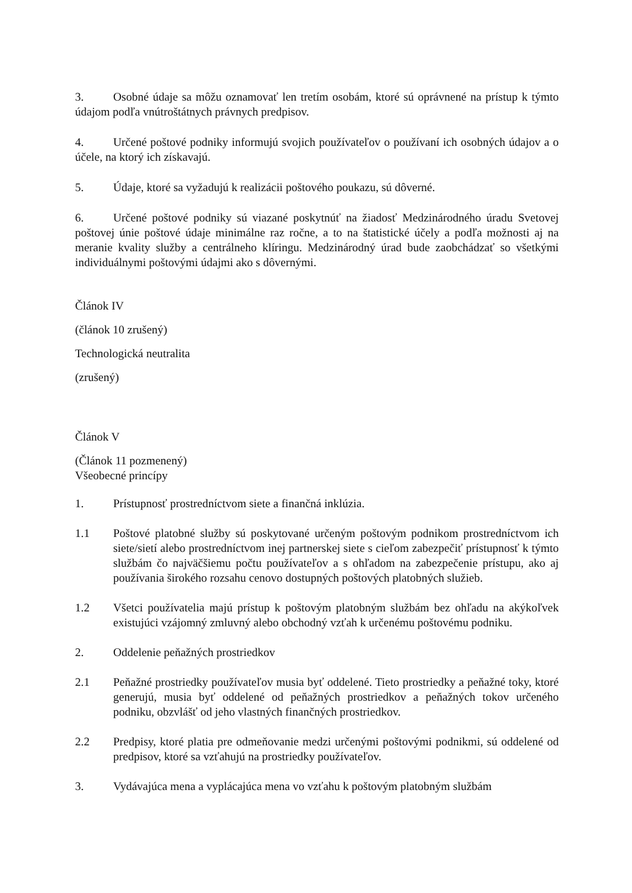3. Osobné údaje sa môžu oznamovať len tretím osobám, ktoré sú oprávnené na prístup k týmto údajom podľa vnútroštátnych právnych predpisov.
4. Určené poštové podniky informujú svojich používateľov o používaní ich osobných údajov a o účele, na ktorý ich získavajú.
5. Údaje, ktoré sa vyžadujú k realizácii poštového poukazu, sú dôverné.
6. Určené poštové podniky sú viazané poskytnúť na žiadosť Medzinárodného úradu Svetovej poštovej únie poštové údaje minimálne raz ročne, a to na štatistické účely a podľa možnosti aj na meranie kvality služby a centrálneho klíringu. Medzinárodný úrad bude zaobchádzať so všetkými individuálnymi poštovými údajmi ako s dôvernými.
Článok IV
(článok 10 zrušený)
Technologická neutralita
(zrušený)
Článok V
(Článok 11 pozmenený)
Všeobecné princípy
1. Prístupnosť prostredníctvom siete a finančná inklúzia.
1.1 Poštové platobné služby sú poskytované určeným poštovým podnikom prostredníctvom ich siete/sietí alebo prostredníctvom inej partnerskej siete s cieľom zabezpečiť prístupnosť k týmto službám čo najväčšiemu počtu používateľov a s ohľadom na zabezpečenie prístupu, ako aj používania širokého rozsahu cenovo dostupných poštových platobných služieb.
1.2 Všetci používatelia majú prístup k poštovým platobným službám bez ohľadu na akýkoľvek existujúci vzájomný zmluvný alebo obchodný vzťah k určenému poštovému podniku.
2. Oddelenie peňažných prostriedkov
2.1 Peňažné prostriedky používateľov musia byť oddelené. Tieto prostriedky a peňažné toky, ktoré generujú, musia byť oddelené od peňažných prostriedkov a peňažných tokov určeného podniku, obzvlášť od jeho vlastných finančných prostriedkov.
2.2 Predpisy, ktoré platia pre odmeňovanie medzi určenými poštovými podnikmi, sú oddelené od predpisov, ktoré sa vzťahujú na prostriedky používateľov.
3. Vydávajúca mena a vyplácajúca mena vo vzťahu k poštovým platobným službám